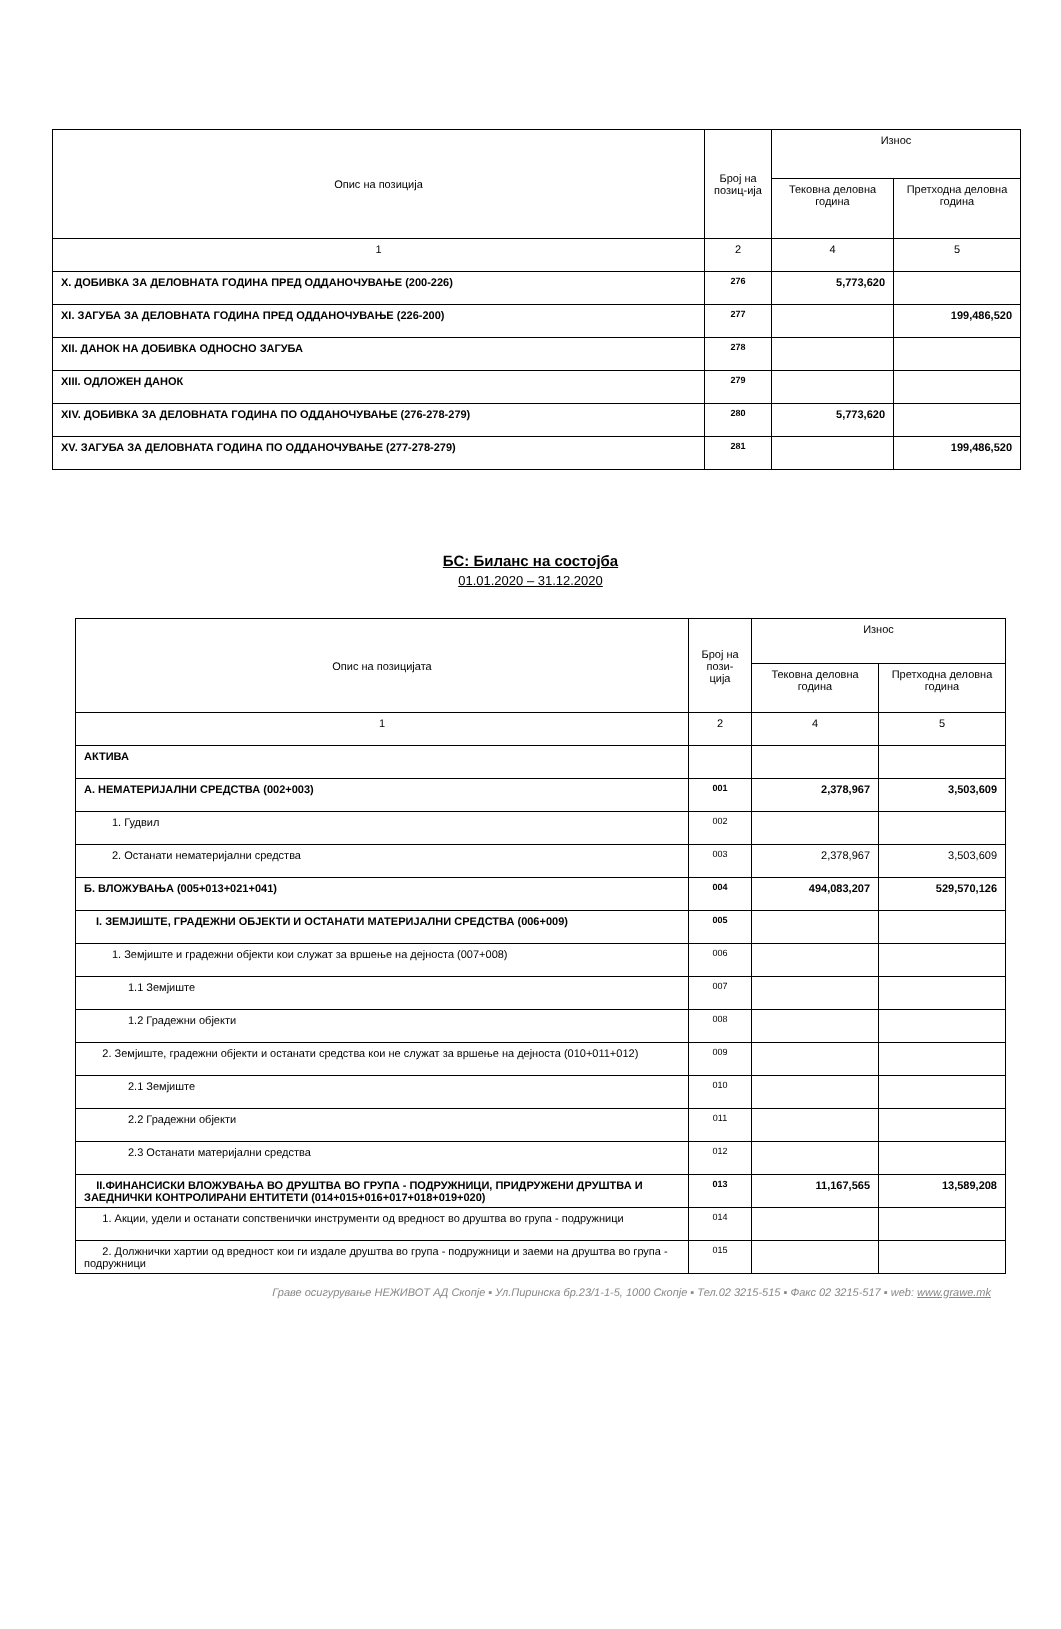| Опис на позиција | Број на позиц-ија | Износ | |
| --- | --- | --- | --- |
| | | Тековна деловна година | Претходна деловна година |
| 1 | 2 | 4 | 5 |
| X. ДОБИВКА ЗА ДЕЛОВНАТА ГОДИНА ПРЕД ОДДАНОЧУВАЊЕ (200-226) | 276 | 5,773,620 | |
| XI. ЗАГУБА ЗА ДЕЛОВНАТА ГОДИНА ПРЕД ОДДАНОЧУВАЊЕ (226-200) | 277 | | 199,486,520 |
| XII. ДАНОК НА ДОБИВКА ОДНОСНО ЗАГУБА | 278 | | |
| XIII. ОДЛОЖЕН ДАНОК | 279 | | |
| XIV. ДОБИВКА ЗА ДЕЛОВНАТА ГОДИНА ПО ОДДАНОЧУВАЊЕ (276-278-279) | 280 | 5,773,620 | |
| XV. ЗАГУБА ЗА ДЕЛОВНАТА ГОДИНА ПО ОДДАНОЧУВАЊЕ (277-278-279) | 281 | | 199,486,520 |
БС: Биланс на состојба
01.01.2020 – 31.12.2020
| Опис на позицијата | Број на пози-ција | Износ | |
| --- | --- | --- | --- |
| | | Тековна деловна година | Претходна деловна година |
| 1 | 2 | 4 | 5 |
| АКТИВА | | | |
| А. НЕМАТЕРИЈАЛНИ СРЕДСТВА (002+003) | 001 | 2,378,967 | 3,503,609 |
| 1. Гудвил | 002 | | |
| 2. Останати нематеријални средства | 003 | 2,378,967 | 3,503,609 |
| Б. ВЛОЖУВАЊА (005+013+021+041) | 004 | 494,083,207 | 529,570,126 |
| I. ЗЕМЈИШТЕ, ГРАДЕЖНИ ОБЈЕКТИ И ОСТАНАТИ МАТЕРИЈАЛНИ СРЕДСТВА (006+009) | 005 | | |
| 1. Земјиште и градежни објекти кои служат за вршење на дејноста (007+008) | 006 | | |
| 1.1 Земјиште | 007 | | |
| 1.2 Градежни објекти | 008 | | |
| 2. Земјиште, градежни објекти и останати средства кои не служат за вршење на дејноста (010+011+012) | 009 | | |
| 2.1 Земјиште | 010 | | |
| 2.2 Градежни објекти | 011 | | |
| 2.3 Останати материјални средства | 012 | | |
| II.ФИНАНСИСКИ ВЛОЖУВАЊА ВО ДРУШТВА ВО ГРУПА - ПОДРУЖНИЦИ, ПРИДРУЖЕНИ ДРУШТВА И ЗАЕДНИЧКИ КОНТРОЛИРАНИ ЕНТИТЕТИ (014+015+016+017+018+019+020) | 013 | 11,167,565 | 13,589,208 |
| 1. Акции, удели и останати сопственички инструменти од вредност во друштва во група - подружници | 014 | | |
| 2. Должнички хартии од вредност кои ги издале друштва во група - подружници и заеми на друштва во група - подружници | 015 | | |
Граве осигурување НЕЖИВОТ АД Скопје ▪ Ул.Пиринска бр.23/1-1-5, 1000 Скопје ▪ Тел.02 3215-515 ▪ Факс 02 3215-517 ▪ web: www.grawe.mk